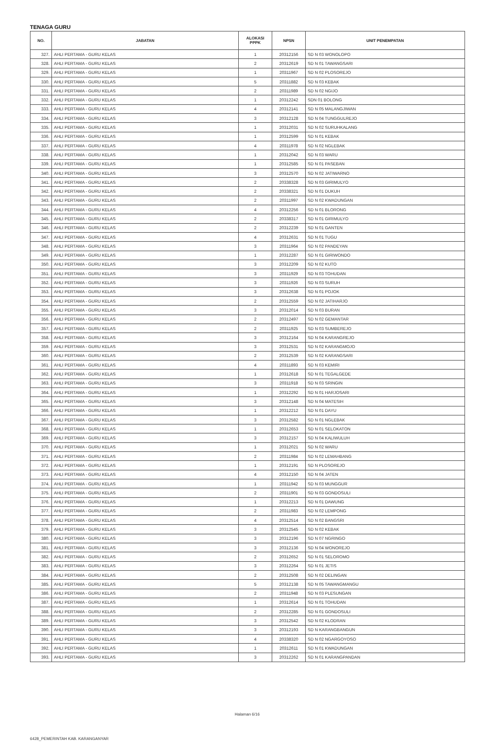TENAGA GURU
| NO. | JABATAN | ALOKASI PPPK | NPSN | UNIT PENEMPATAN |
| --- | --- | --- | --- | --- |
| 327. | AHLI PERTAMA - GURU KELAS | 1 | 20312156 | SD N 03 WONOLOPO |
| 328. | AHLI PERTAMA - GURU KELAS | 2 | 20312619 | SD N 01 TAWANGSARI |
| 329. | AHLI PERTAMA - GURU KELAS | 1 | 20311967 | SD N 02 PLOSOREJO |
| 330. | AHLI PERTAMA - GURU KELAS | 5 | 20311882 | SD N 03 KEBAK |
| 331. | AHLI PERTAMA - GURU KELAS | 2 | 20311989 | SD N 02 NGIJO |
| 332. | AHLI PERTAMA - GURU KELAS | 1 | 20312242 | SDN 01 BOLONG |
| 333. | AHLI PERTAMA - GURU KELAS | 4 | 20312141 | SD N 05 MALANGJIWAN |
| 334. | AHLI PERTAMA - GURU KELAS | 3 | 20312128 | SD N 04 TUNGGULREJO |
| 335. | AHLI PERTAMA - GURU KELAS | 1 | 20312031 | SD N 02 SURUHKALANG |
| 336. | AHLI PERTAMA - GURU KELAS | 1 | 20312599 | SD N 01 KEBAK |
| 337. | AHLI PERTAMA - GURU KELAS | 4 | 20311978 | SD N 02 NGLEBAK |
| 338. | AHLI PERTAMA - GURU KELAS | 1 | 20312042 | SD N 03 WARU |
| 339. | AHLI PERTAMA - GURU KELAS | 1 | 20312585 | SD N 01 PASEBAN |
| 340. | AHLI PERTAMA - GURU KELAS | 3 | 20312570 | SD N 02 JATIWARNO |
| 341. | AHLI PERTAMA - GURU KELAS | 2 | 20338328 | SD N 03 GIRIMULYO |
| 342. | AHLI PERTAMA - GURU KELAS | 2 | 20338321 | SD N 01 DUKUH |
| 343. | AHLI PERTAMA - GURU KELAS | 2 | 20311997 | SD N 02 KWADUNGAN |
| 344. | AHLI PERTAMA - GURU KELAS | 4 | 20312256 | SD N 01 BLORONG |
| 345. | AHLI PERTAMA - GURU KELAS | 2 | 20338317 | SD N 01 GIRIMULYO |
| 346. | AHLI PERTAMA - GURU KELAS | 2 | 20312239 | SD N 01 GANTEN |
| 347. | AHLI PERTAMA - GURU KELAS | 4 | 20312631 | SD N 01 TUGU |
| 348. | AHLI PERTAMA - GURU KELAS | 3 | 20311964 | SD N 02 PANDEYAN |
| 349. | AHLI PERTAMA - GURU KELAS | 1 | 20312287 | SD N 01 GIRIWONDO |
| 350. | AHLI PERTAMA - GURU KELAS | 3 | 20312209 | SD N 02 KUTO |
| 351. | AHLI PERTAMA - GURU KELAS | 3 | 20311929 | SD N 03 TOHUDAN |
| 352. | AHLI PERTAMA - GURU KELAS | 3 | 20311926 | SD N 03 SURUH |
| 353. | AHLI PERTAMA - GURU KELAS | 3 | 20312638 | SD N 01 POJOK |
| 354. | AHLI PERTAMA - GURU KELAS | 2 | 20312559 | SD N 02 JATIHARJO |
| 355. | AHLI PERTAMA - GURU KELAS | 3 | 20312014 | SD N 03 BURAN |
| 356. | AHLI PERTAMA - GURU KELAS | 2 | 20312497 | SD N 02 GEMANTAR |
| 357. | AHLI PERTAMA - GURU KELAS | 2 | 20311925 | SD N 03 SUMBEREJO |
| 358. | AHLI PERTAMA - GURU KELAS | 3 | 20312164 | SD N 04 KARANGREJO |
| 359. | AHLI PERTAMA - GURU KELAS | 3 | 20312531 | SD N 02 KARANGMOJO |
| 360. | AHLI PERTAMA - GURU KELAS | 2 | 20312539 | SD N 02 KARANGSARI |
| 361. | AHLI PERTAMA - GURU KELAS | 4 | 20311893 | SD N 03 KEMIRI |
| 362. | AHLI PERTAMA - GURU KELAS | 1 | 20312618 | SD N 01 TEGALGEDE |
| 363. | AHLI PERTAMA - GURU KELAS | 3 | 20311918 | SD N 03 SRINGIN |
| 364. | AHLI PERTAMA - GURU KELAS | 1 | 20312292 | SD N 01 HARJOSARI |
| 365. | AHLI PERTAMA - GURU KELAS | 3 | 20312148 | SD N 04 MATESIH |
| 366. | AHLI PERTAMA - GURU KELAS | 1 | 20312212 | SD N 01 DAYU |
| 367. | AHLI PERTAMA - GURU KELAS | 3 | 20312582 | SD N 01 NGLEBAK |
| 368. | AHLI PERTAMA - GURU KELAS | 1 | 20312653 | SD N 01 SELOKATON |
| 369. | AHLI PERTAMA - GURU KELAS | 3 | 20312157 | SD N 04 KALIWULUH |
| 370. | AHLI PERTAMA - GURU KELAS | 1 | 20312021 | SD N 02 WARU |
| 371. | AHLI PERTAMA - GURU KELAS | 2 | 20311984 | SD N 02 LEMAHBANG |
| 372. | AHLI PERTAMA - GURU KELAS | 1 | 20312191 | SD N PLOSOREJO |
| 373. | AHLI PERTAMA - GURU KELAS | 4 | 20312150 | SD N 04 JATEN |
| 374. | AHLI PERTAMA - GURU KELAS | 1 | 20311942 | SD N 03 MUNGGUR |
| 375. | AHLI PERTAMA - GURU KELAS | 2 | 20311901 | SD N 03 GONDOSULI |
| 376. | AHLI PERTAMA - GURU KELAS | 1 | 20312213 | SD N 01 DAWUNG |
| 377. | AHLI PERTAMA - GURU KELAS | 2 | 20311983 | SD N 02 LEMPONG |
| 378. | AHLI PERTAMA - GURU KELAS | 4 | 20312514 | SD N 02 BANGSRI |
| 379. | AHLI PERTAMA - GURU KELAS | 3 | 20312545 | SD N 02 KEBAK |
| 380. | AHLI PERTAMA - GURU KELAS | 3 | 20312196 | SD N 07 NGRINGO |
| 381. | AHLI PERTAMA - GURU KELAS | 3 | 20312136 | SD N 04 WONOREJO |
| 382. | AHLI PERTAMA - GURU KELAS | 2 | 20312652 | SD N 01 SELOROMO |
| 383. | AHLI PERTAMA - GURU KELAS | 3 | 20312264 | SD N 01 JETIS |
| 384. | AHLI PERTAMA - GURU KELAS | 2 | 20312508 | SD N 02 DELINGAN |
| 385. | AHLI PERTAMA - GURU KELAS | 5 | 20312138 | SD N 05 TAWANGMANGU |
| 386. | AHLI PERTAMA - GURU KELAS | 2 | 20311948 | SD N 03 PLESUNGAN |
| 387. | AHLI PERTAMA - GURU KELAS | 1 | 20312614 | SD N 01 TOHUDAN |
| 388. | AHLI PERTAMA - GURU KELAS | 2 | 20312285 | SD N 01 GONDOSULI |
| 389. | AHLI PERTAMA - GURU KELAS | 3 | 20312542 | SD N 02 KLODRAN |
| 390. | AHLI PERTAMA - GURU KELAS | 3 | 20312193 | SD N KARANGBANGUN |
| 391. | AHLI PERTAMA - GURU KELAS | 4 | 20338320 | SD N 02 NGARGOYOSO |
| 392. | AHLI PERTAMA - GURU KELAS | 1 | 20312611 | SD N 01 KWADUNGAN |
| 393. | AHLI PERTAMA - GURU KELAS | 3 | 20312262 | SD N 01 KARANGPANDAN |
Halaman 6/16
6428_PEMERINTAH KAB. KARANGANYAR